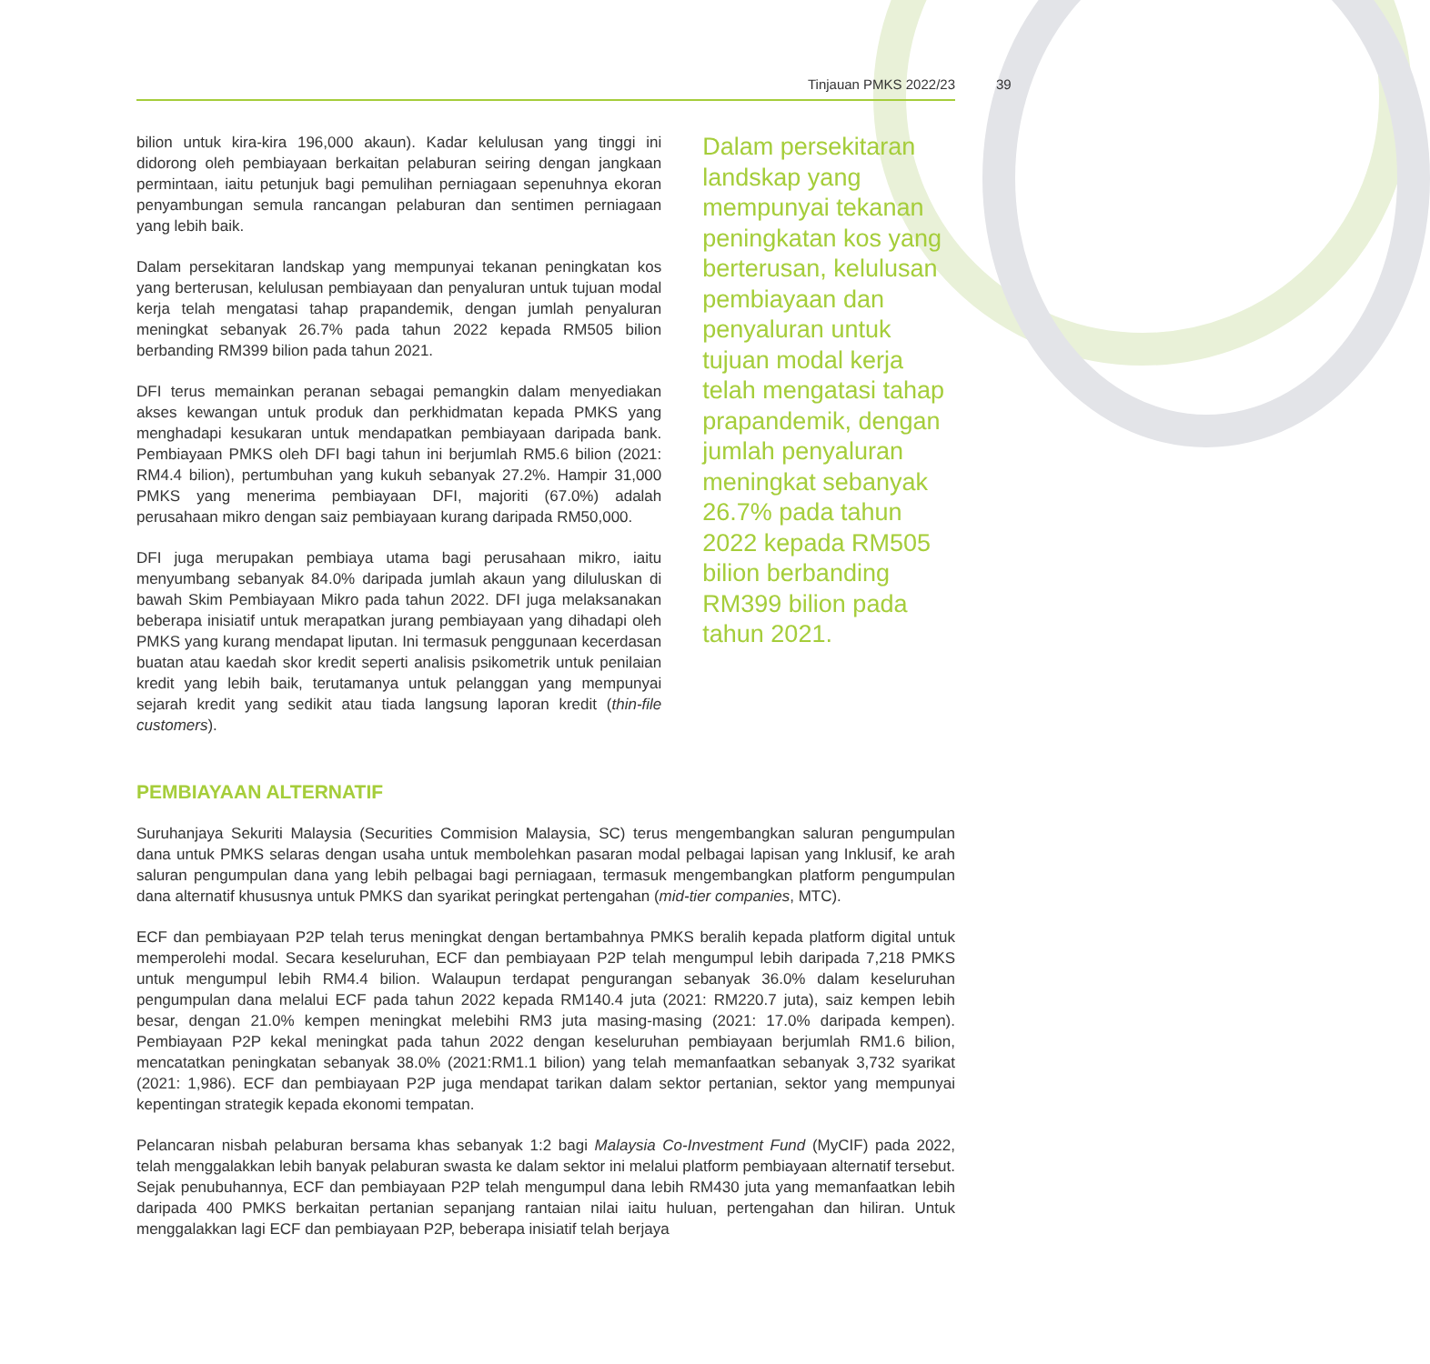Tinjauan PMKS 2022/23
39
bilion untuk kira-kira 196,000 akaun). Kadar kelulusan yang tinggi ini didorong oleh pembiayaan berkaitan pelaburan seiring dengan jangkaan permintaan, iaitu petunjuk bagi pemulihan perniagaan sepenuhnya ekoran penyambungan semula rancangan pelaburan dan sentimen perniagaan yang lebih baik.
Dalam persekitaran landskap yang mempunyai tekanan peningkatan kos yang berterusan, kelulusan pembiayaan dan penyaluran untuk tujuan modal kerja telah mengatasi tahap prapandemik, dengan jumlah penyaluran meningkat sebanyak 26.7% pada tahun 2022 kepada RM505 bilion berbanding RM399 bilion pada tahun 2021.
DFI terus memainkan peranan sebagai pemangkin dalam menyediakan akses kewangan untuk produk dan perkhidmatan kepada PMKS yang menghadapi kesukaran untuk mendapatkan pembiayaan daripada bank. Pembiayaan PMKS oleh DFI bagi tahun ini berjumlah RM5.6 bilion (2021: RM4.4 bilion), pertumbuhan yang kukuh sebanyak 27.2%. Hampir 31,000 PMKS yang menerima pembiayaan DFI, majoriti (67.0%) adalah perusahaan mikro dengan saiz pembiayaan kurang daripada RM50,000.
DFI juga merupakan pembiaya utama bagi perusahaan mikro, iaitu menyumbang sebanyak 84.0% daripada jumlah akaun yang diluluskan di bawah Skim Pembiayaan Mikro pada tahun 2022. DFI juga melaksanakan beberapa inisiatif untuk merapatkan jurang pembiayaan yang dihadapi oleh PMKS yang kurang mendapat liputan. Ini termasuk penggunaan kecerdasan buatan atau kaedah skor kredit seperti analisis psikometrik untuk penilaian kredit yang lebih baik, terutamanya untuk pelanggan yang mempunyai sejarah kredit yang sedikit atau tiada langsung laporan kredit (thin-file customers).
Dalam persekitaran landskap yang mempunyai tekanan peningkatan kos yang berterusan, kelulusan pembiayaan dan penyaluran untuk tujuan modal kerja telah mengatasi tahap prapandemik, dengan jumlah penyaluran meningkat sebanyak 26.7% pada tahun 2022 kepada RM505 bilion berbanding RM399 bilion pada tahun 2021.
PEMBIAYAAN ALTERNATIF
Suruhanjaya Sekuriti Malaysia (Securities Commision Malaysia, SC) terus mengembangkan saluran pengumpulan dana untuk PMKS selaras dengan usaha untuk membolehkan pasaran modal pelbagai lapisan yang Inklusif, ke arah saluran pengumpulan dana yang lebih pelbagai bagi perniagaan, termasuk mengembangkan platform pengumpulan dana alternatif khususnya untuk PMKS dan syarikat peringkat pertengahan (mid-tier companies, MTC).
ECF dan pembiayaan P2P telah terus meningkat dengan bertambahnya PMKS beralih kepada platform digital untuk memperolehi modal. Secara keseluruhan, ECF dan pembiayaan P2P telah mengumpul lebih daripada 7,218 PMKS untuk mengumpul lebih RM4.4 bilion. Walaupun terdapat pengurangan sebanyak 36.0% dalam keseluruhan pengumpulan dana melalui ECF pada tahun 2022 kepada RM140.4 juta (2021: RM220.7 juta), saiz kempen lebih besar, dengan 21.0% kempen meningkat melebihi RM3 juta masing-masing (2021: 17.0% daripada kempen). Pembiayaan P2P kekal meningkat pada tahun 2022 dengan keseluruhan pembiayaan berjumlah RM1.6 bilion, mencatatkan peningkatan sebanyak 38.0% (2021:RM1.1 bilion) yang telah memanfaatkan sebanyak 3,732 syarikat (2021: 1,986). ECF dan pembiayaan P2P juga mendapat tarikan dalam sektor pertanian, sektor yang mempunyai kepentingan strategik kepada ekonomi tempatan.
Pelancaran nisbah pelaburan bersama khas sebanyak 1:2 bagi Malaysia Co-Investment Fund (MyCIF) pada 2022, telah menggalakkan lebih banyak pelaburan swasta ke dalam sektor ini melalui platform pembiayaan alternatif tersebut. Sejak penubuhannya, ECF dan pembiayaan P2P telah mengumpul dana lebih RM430 juta yang memanfaatkan lebih daripada 400 PMKS berkaitan pertanian sepanjang rantaian nilai iaitu huluan, pertengahan dan hiliran. Untuk menggalakkan lagi ECF dan pembiayaan P2P, beberapa inisiatif telah berjaya